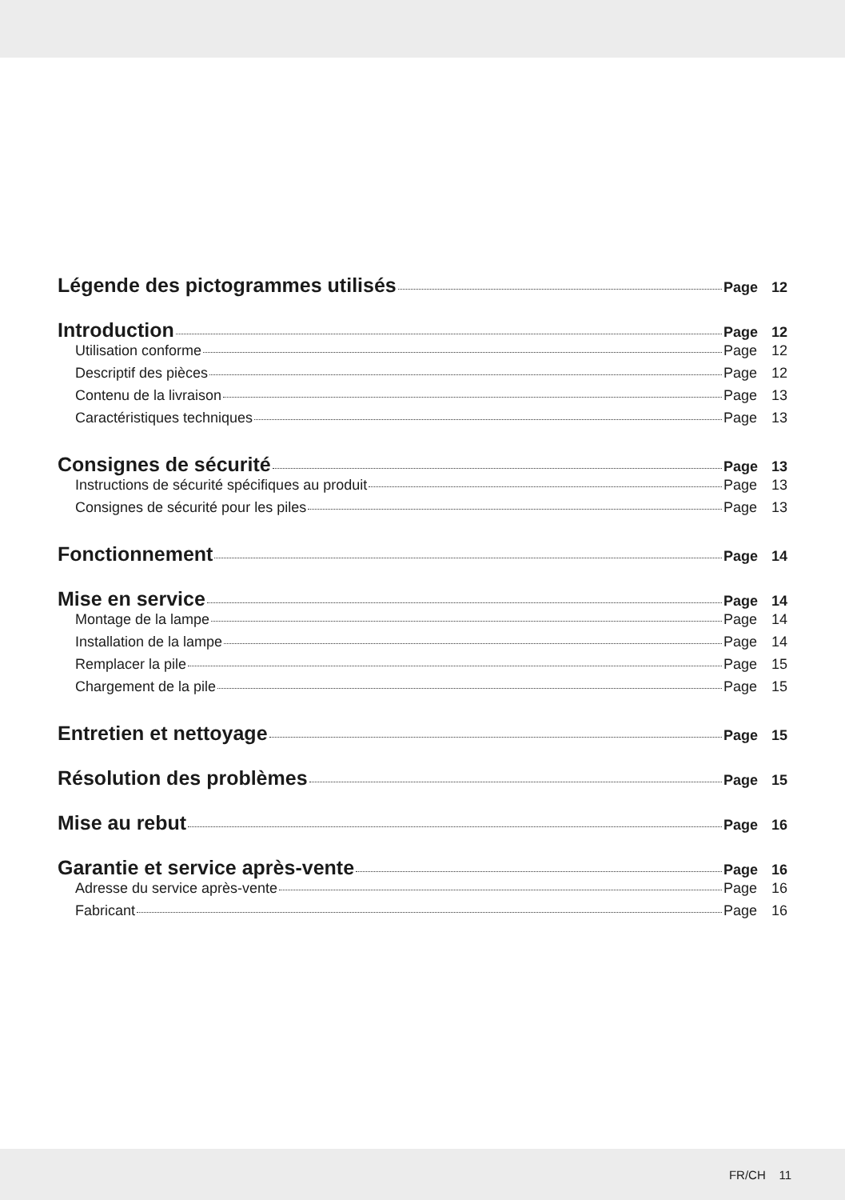Légende des pictogrammes utilisés Page 12
Introduction Page 12
Utilisation conforme Page 12
Descriptif des pièces Page 12
Contenu de la livraison Page 13
Caractéristiques techniques Page 13
Consignes de sécurité Page 13
Instructions de sécurité spécifiques au produit Page 13
Consignes de sécurité pour les piles Page 13
Fonctionnement Page 14
Mise en service Page 14
Montage de la lampe Page 14
Installation de la lampe Page 14
Remplacer la pile Page 15
Chargement de la pile Page 15
Entretien et nettoyage Page 15
Résolution des problèmes Page 15
Mise au rebut Page 16
Garantie et service après-vente Page 16
Adresse du service après-vente Page 16
Fabricant Page 16
FR/CH 11